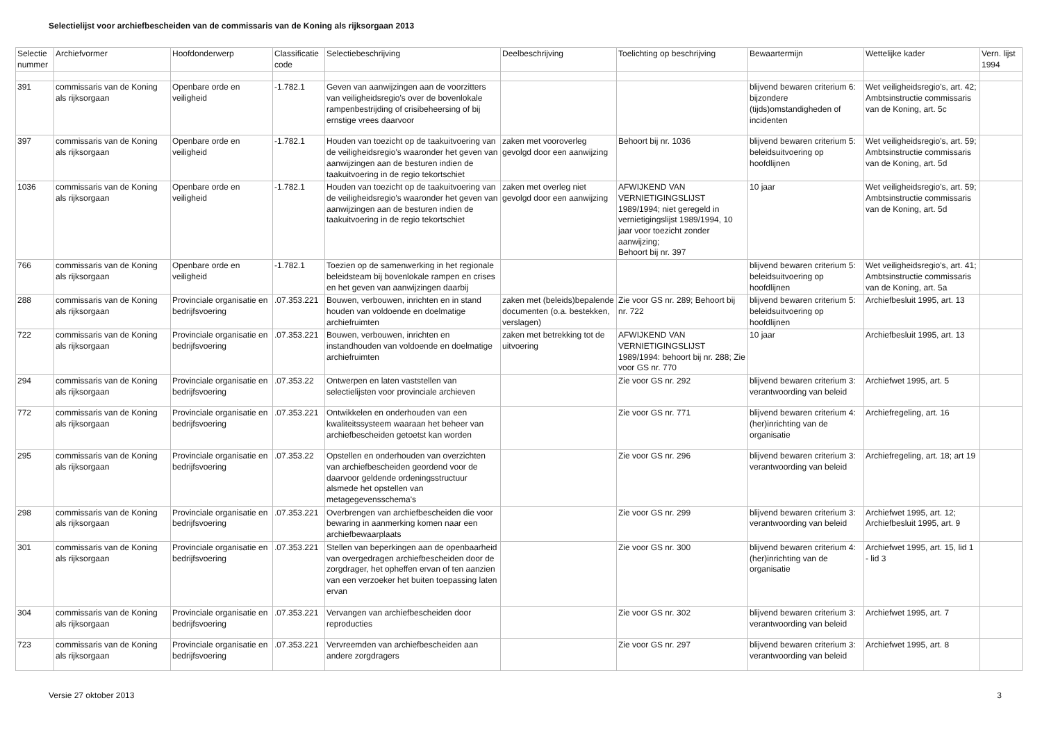Selectielijst voor archiefbescheiden van de commissaris van de Koning als rijksorgaan 2013
| Selectie nummer | Archiefvormer | Hoofdonderwerp | Classificatie code | Selectiebeschrijving | Deelbeschrijving | Toelichting op beschrijving | Bewaartermijn | Wettelijke kader | Vern. lijst 1994 |
| --- | --- | --- | --- | --- | --- | --- | --- | --- | --- |
| 391 | commissaris van de Koning als rijksorgaan | Openbare orde en veiligheid | -1.782.1 | Geven van aanwijzingen aan de voorzitters van veiligheidsregio's over de bovenlokale rampenbestrijding of crisibeheersing of bij ernstige vrees daarvoor | | | blijvend bewaren criterium 6: bijzondere (tijds)omstandigheden of incidenten | Wet veiligheidsregio's, art. 42; Ambtsinstructie commissaris van de Koning, art. 5c | |
| 397 | commissaris van de Koning als rijksorgaan | Openbare orde en veiligheid | -1.782.1 | Houden van toezicht op de taakuitvoering van de veiligheidsregio's waaronder het geven van aanwijzingen aan de besturen indien de taakuitvoering in de regio tekortschiet | zaken met vooroverleg gevolgd door een aanwijzing | Behoort bij nr. 1036 | blijvend bewaren criterium 5: beleidsuitvoering op hoofdlijnen | Wet veiligheidsregio's, art. 59; Ambtsinstructie commissaris van de Koning, art. 5d | |
| 1036 | commissaris van de Koning als rijksorgaan | Openbare orde en veiligheid | -1.782.1 | Houden van toezicht op de taakuitvoering van de veiligheidsregio's waaronder het geven van aanwijzingen aan de besturen indien de taakuitvoering in de regio tekortschiet | zaken met overleg niet gevolgd door een aanwijzing | AFWIJKEND VAN VERNIETIGINGSLIJST 1989/1994; niet geregeld in vernietigingslijst 1989/1994, 10 jaar voor toezicht zonder aanwijzing; Behoort bij nr. 397 | 10 jaar | Wet veiligheidsregio's, art. 59; Ambtsinstructie commissaris van de Koning, art. 5d | |
| 766 | commissaris van de Koning als rijksorgaan | Openbare orde en veiligheid | -1.782.1 | Toezien op de samenwerking in het regionale beleidsteam bij bovenlokale rampen en crises en het geven van aanwijzingen daarbij | | | blijvend bewaren criterium 5: beleidsuitvoering op hoofdlijnen | Wet veiligheidsregio's, art. 41; Ambtsinstructie commissaris van de Koning, art. 5a | |
| 288 | commissaris van de Koning als rijksorgaan | Provinciale organisatie en bedrijfsvoering | .07.353.221 | Bouwen, verbouwen, inrichten en in stand houden van voldoende en doelmatige archiefruimten | zaken met (beleids)bepalende documenten (o.a. bestekken, verslagen) | Zie voor GS nr. 289; Behoort bij nr. 722 | blijvend bewaren criterium 5: beleidsuitvoering op hoofdlijnen | Archiefbesluit 1995, art. 13 | |
| 722 | commissaris van de Koning als rijksorgaan | Provinciale organisatie en bedrijfsvoering | .07.353.221 | Bouwen, verbouwen, inrichten en instandhouden van voldoende en doelmatige archiefruimten | zaken met betrekking tot de uitvoering | AFWIJKEND VAN VERNIETIGINGSLIJST 1989/1994: behoort bij nr. 288; Zie voor GS nr. 770 | 10 jaar | Archiefbesluit 1995, art. 13 | |
| 294 | commissaris van de Koning als rijksorgaan | Provinciale organisatie en bedrijfsvoering | .07.353.22 | Ontwerpen en laten vaststellen van selectielijsten voor provinciale archieven | | Zie voor GS nr. 292 | blijvend bewaren criterium 3: verantwoording van beleid | Archiefwet 1995, art. 5 | |
| 772 | commissaris van de Koning als rijksorgaan | Provinciale organisatie en bedrijfsvoering | .07.353.221 | Ontwikkelen en onderhouden van een kwaliteitssysteem waaraan het beheer van archiefbescheiden getoetst kan worden | | Zie voor GS nr. 771 | blijvend bewaren criterium 4: (her)inrichting van de organisatie | Archiefregeling, art. 16 | |
| 295 | commissaris van de Koning als rijksorgaan | Provinciale organisatie en bedrijfsvoering | .07.353.22 | Opstellen en onderhouden van overzichten van archiefbescheiden geordend voor de daarvoor geldende ordeningsstructuur alsmede het opstellen van metagegevensschema's | | Zie voor GS nr. 296 | blijvend bewaren criterium 3: verantwoording van beleid | Archiefregeling, art. 18; art 19 | |
| 298 | commissaris van de Koning als rijksorgaan | Provinciale organisatie en bedrijfsvoering | .07.353.221 | Overbrengen van archiefbescheiden die voor bewaring in aanmerking komen naar een archiefbewaarplaats | | Zie voor GS nr. 299 | blijvend bewaren criterium 3: verantwoording van beleid | Archiefwet 1995, art. 12; Archiefbesluit 1995, art. 9 | |
| 301 | commissaris van de Koning als rijksorgaan | Provinciale organisatie en bedrijfsvoering | .07.353.221 | Stellen van beperkingen aan de openbaarheid van overgedragen archiefbescheiden door de zorgdrager, het opheffen ervan of ten aanzien van een verzoeker het buiten toepassing laten ervan | | Zie voor GS nr. 300 | blijvend bewaren criterium 4: (her)inrichting van de organisatie | Archiefwet 1995, art. 15, lid 1 - lid 3 | |
| 304 | commissaris van de Koning als rijksorgaan | Provinciale organisatie en bedrijfsvoering | .07.353.221 | Vervangen van archiefbescheiden door reproducties | | Zie voor GS nr. 302 | blijvend bewaren criterium 3: verantwoording van beleid | Archiefwet 1995, art. 7 | |
| 723 | commissaris van de Koning als rijksorgaan | Provinciale organisatie en bedrijfsvoering | .07.353.221 | Vervreemden van archiefbescheiden aan andere zorgdragers | | Zie voor GS nr. 297 | blijvend bewaren criterium 3: verantwoording van beleid | Archiefwet 1995, art. 8 | |
Versie 27 oktober 2013 3